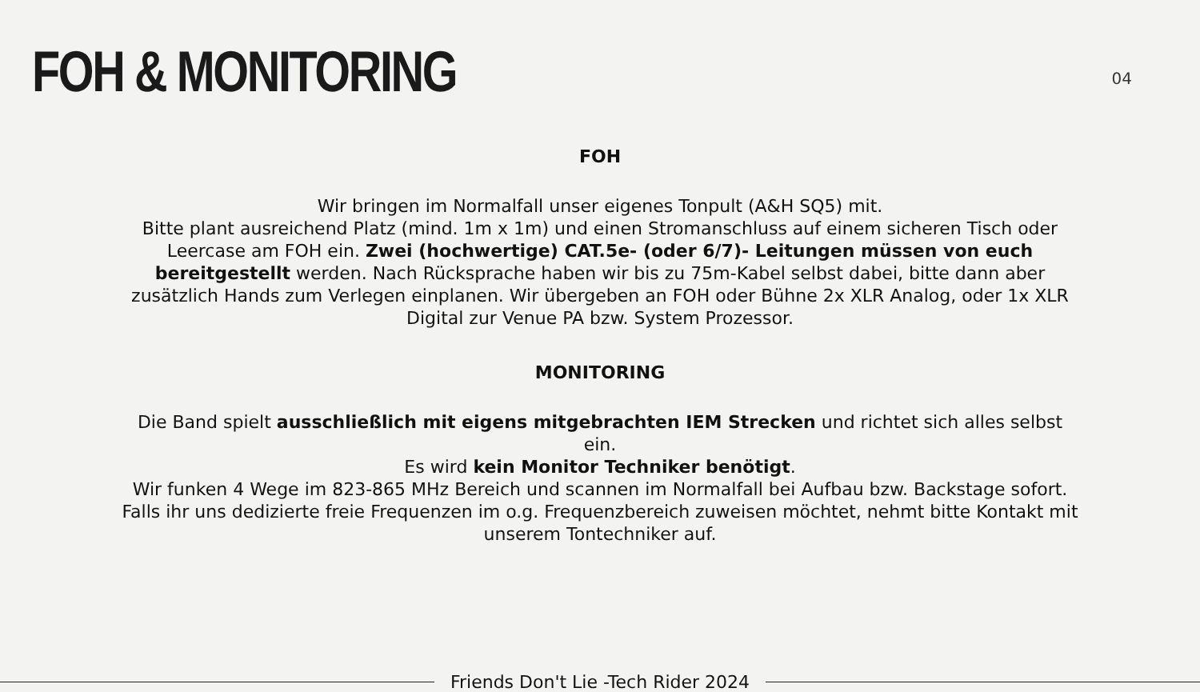FOH & MONITORING
04
FOH
Wir bringen im Normalfall unser eigenes Tonpult (A&H SQ5) mit.
Bitte plant ausreichend Platz (mind. 1m x 1m) und einen Stromanschluss auf einem sicheren Tisch oder Leercase am FOH ein. Zwei (hochwertige) CAT.5e- (oder 6/7)- Leitungen müssen von euch bereitgestellt werden. Nach Rücksprache haben wir bis zu 75m-Kabel selbst dabei, bitte dann aber zusätzlich Hands zum Verlegen einplanen. Wir übergeben an FOH oder Bühne 2x XLR Analog, oder 1x XLR Digital zur Venue PA bzw. System Prozessor.
MONITORING
Die Band spielt ausschließlich mit eigens mitgebrachten IEM Strecken und richtet sich alles selbst ein.
Es wird kein Monitor Techniker benötigt.
Wir funken 4 Wege im 823-865 MHz Bereich und scannen im Normalfall bei Aufbau bzw. Backstage sofort. Falls ihr uns dedizierte freie Frequenzen im o.g. Frequenzbereich zuweisen möchtet, nehmt bitte Kontakt mit unserem Tontechniker auf.
Friends Don't Lie -Tech Rider 2024